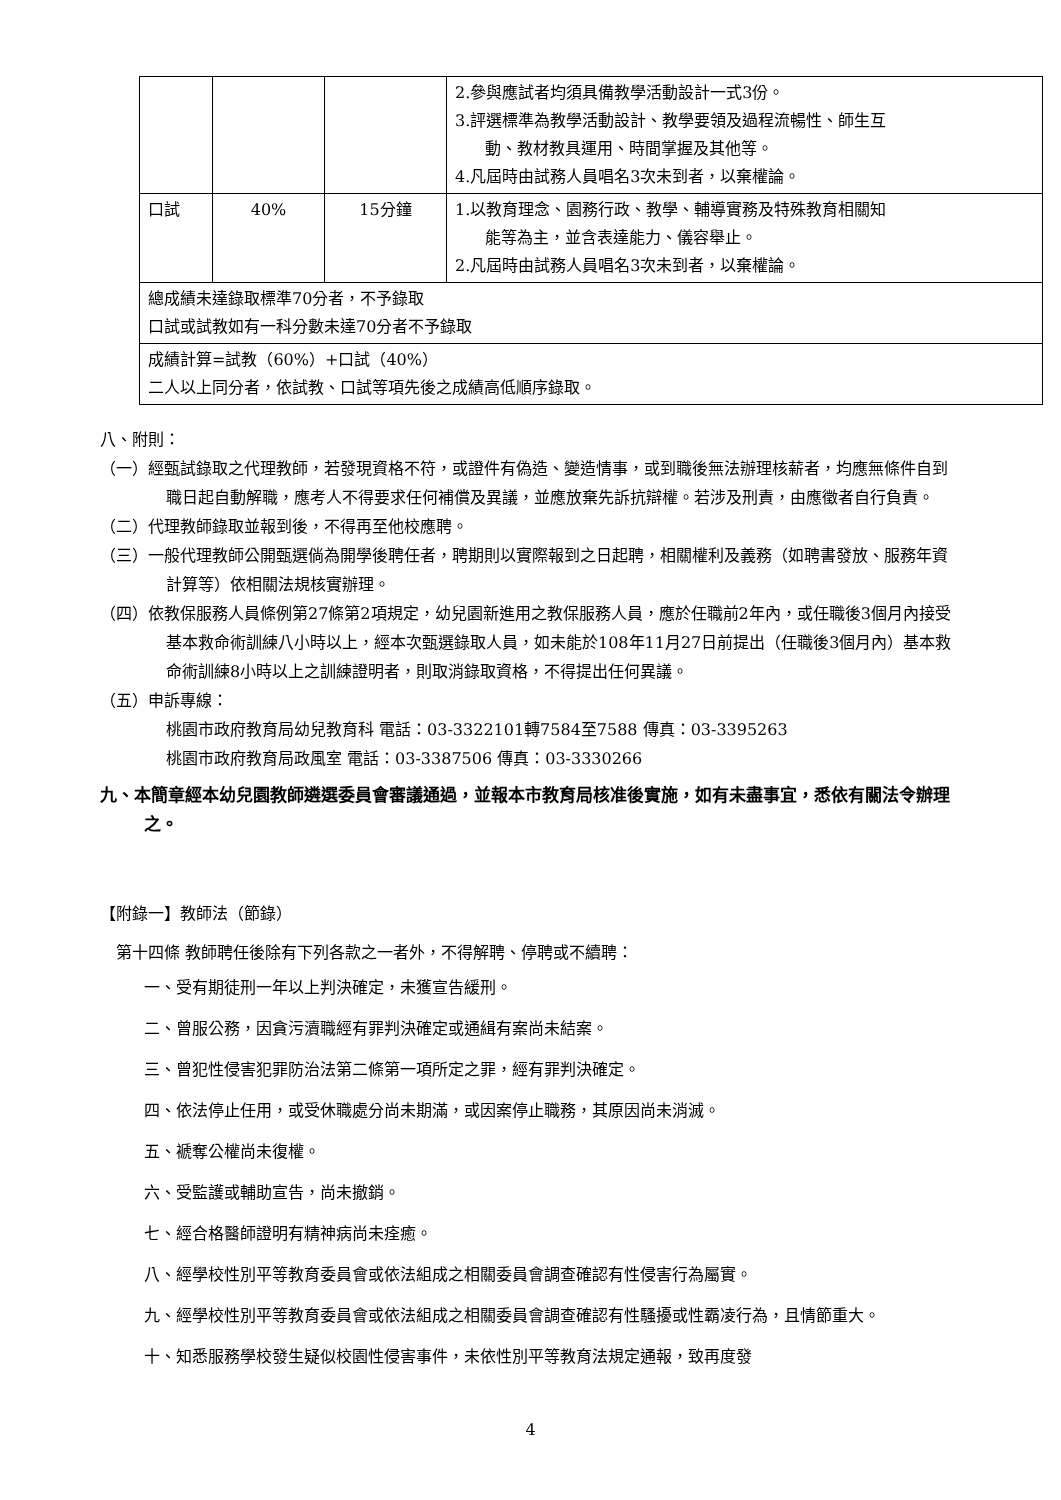| | | | 2.參與應試者均須具備教學活動設計一式3份。 3.評選標準為教學活動設計、教學要領及過程流暢性、師生互 動、教材教具運用、時間掌握及其他等。 4.凡屆時由試務人員唱名3次未到者，以棄權論。 |
| 口試 | 40% | 15分鐘 | 1.以教育理念、園務行政、教學、輔導實務及特殊教育相關知 能等為主，並含表達能力、儀容舉止。 2.凡屆時由試務人員唱名3次未到者，以棄權論。 |
| 總成績未達錄取標準70分者，不予錄取 口試或試教如有一科分數未達70分者不予錄取 | | | |
| 成績計算=試教（60%）+口試（40%） 二人以上同分者，依試教、口試等項先後之成績高低順序錄取。 | | | |
八、附則：
（一）經甄試錄取之代理教師，若發現資格不符，或證件有偽造、變造情事，或到職後無法辦理核薪者，均應無條件自到職日起自動解職，應考人不得要求任何補償及異議，並應放棄先訴抗辯權。若涉及刑責，由應徵者自行負責。
（二）代理教師錄取並報到後，不得再至他校應聘。
（三）一般代理教師公開甄選倘為開學後聘任者，聘期則以實際報到之日起聘，相關權利及義務（如聘書發放、服務年資計算等）依相關法規核實辦理。
（四）依教保服務人員條例第27條第2項規定，幼兒園新進用之教保服務人員，應於任職前2年內，或任職後3個月內接受基本救命術訓練八小時以上，經本次甄選錄取人員，如未能於108年11月27日前提出（任職後3個月內）基本救命術訓練8小時以上之訓練證明者，則取消錄取資格，不得提出任何異議。
（五）申訴專線：
桃園市政府教育局幼兒教育科 電話：03-3322101轉7584至7588 傳真：03-3395263
桃園市政府教育局政風室 電話：03-3387506 傳真：03-3330266
九、本簡章經本幼兒園教師遴選委員會審議通過，並報本市教育局核准後實施，如有未盡事宜，悉依有關法令辦理之。
【附錄一】教師法（節錄）
第十四條 教師聘任後除有下列各款之一者外，不得解聘、停聘或不續聘：
一、受有期徒刑一年以上判決確定，未獲宣告緩刑。
二、曾服公務，因貪污瀆職經有罪判決確定或通緝有案尚未結案。
三、曾犯性侵害犯罪防治法第二條第一項所定之罪，經有罪判決確定。
四、依法停止任用，或受休職處分尚未期滿，或因案停止職務，其原因尚未消滅。
五、褫奪公權尚未復權。
六、受監護或輔助宣告，尚未撤銷。
七、經合格醫師證明有精神病尚未痊癒。
八、經學校性別平等教育委員會或依法組成之相關委員會調查確認有性侵害行為屬實。
九、經學校性別平等教育委員會或依法組成之相關委員會調查確認有性騷擾或性霸凌行為，且情節重大。
十、知悉服務學校發生疑似校園性侵害事件，未依性別平等教育法規定通報，致再度發
4